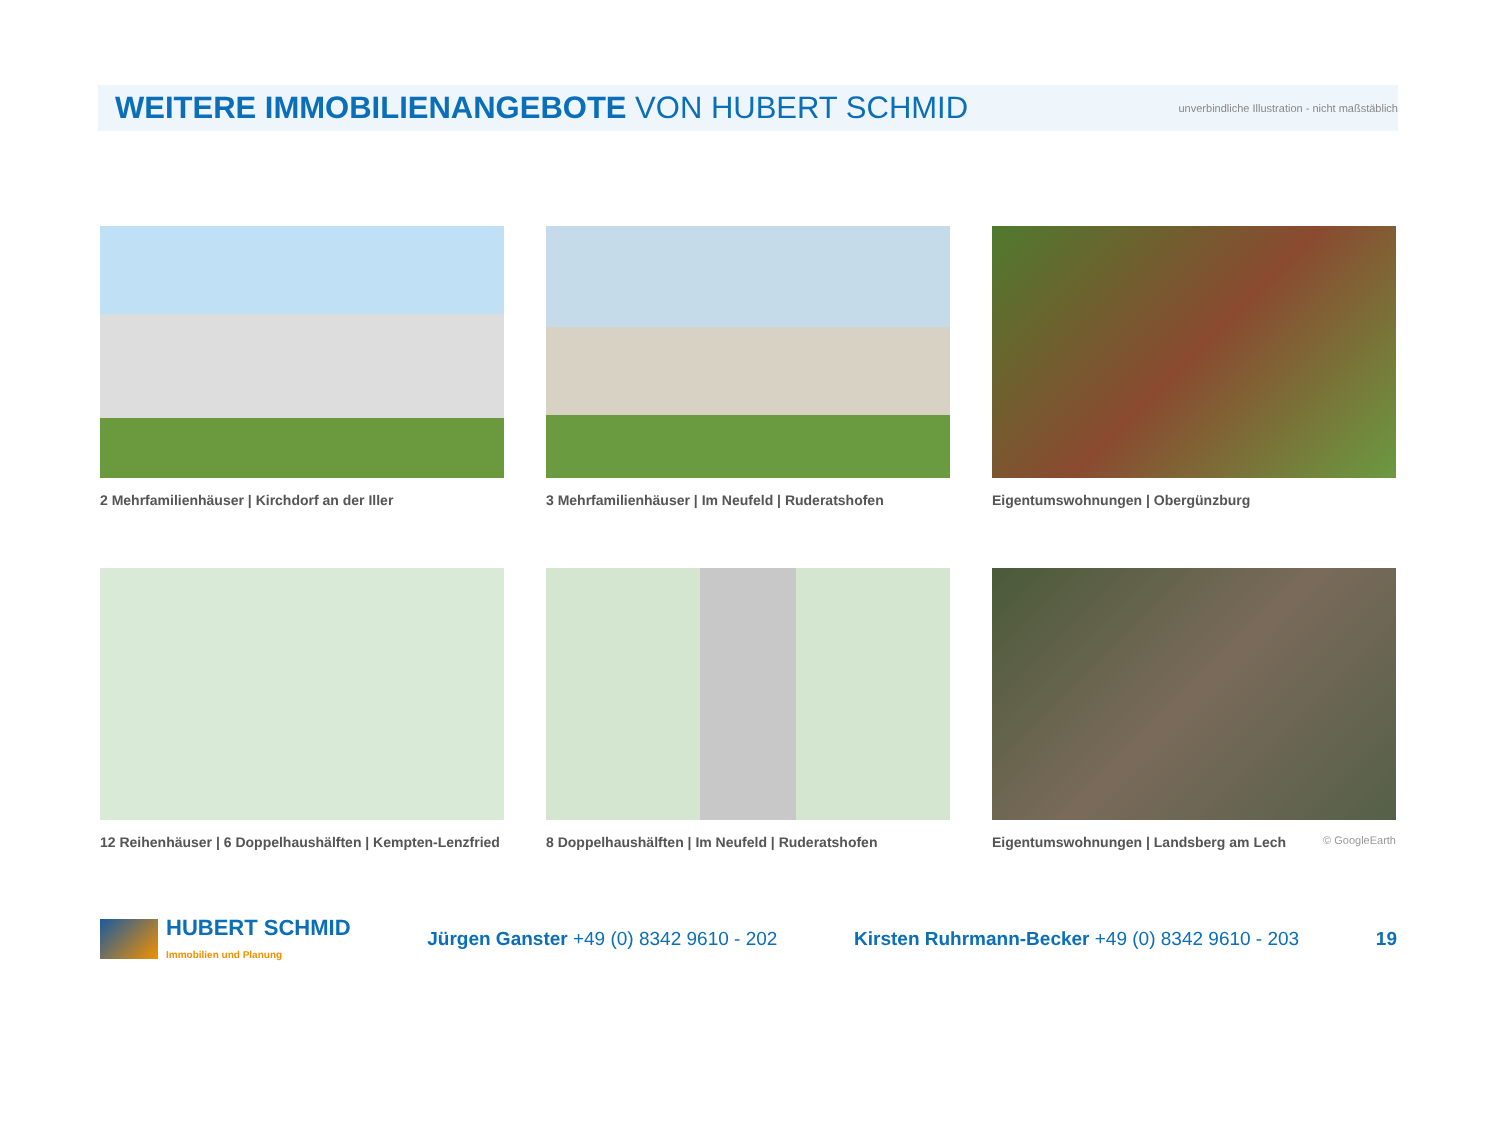WEITERE IMMOBILIENANGEBOTE VON HUBERT SCHMID
unverbindliche Illustration - nicht maßstäblich
2 Mehrfamilienhäuser | Kirchdorf an der Iller
3 Mehrfamilienhäuser | Im Neufeld | Ruderatshofen
Eigentumswohnungen | Obergünzburg
12 Reihenhäuser | 6 Doppelhaushälften | Kempten-Lenzfried
8 Doppelhaushälften | Im Neufeld | Ruderatshofen
Eigentumswohnungen | Landsberg am Lech © GoogleEarth
HUBERT SCHMID
Immobilien und Planung
Jürgen Ganster +49 (0) 8342 9610 - 202
Kirsten Ruhrmann-Becker +49 (0) 8342 9610 - 203
19